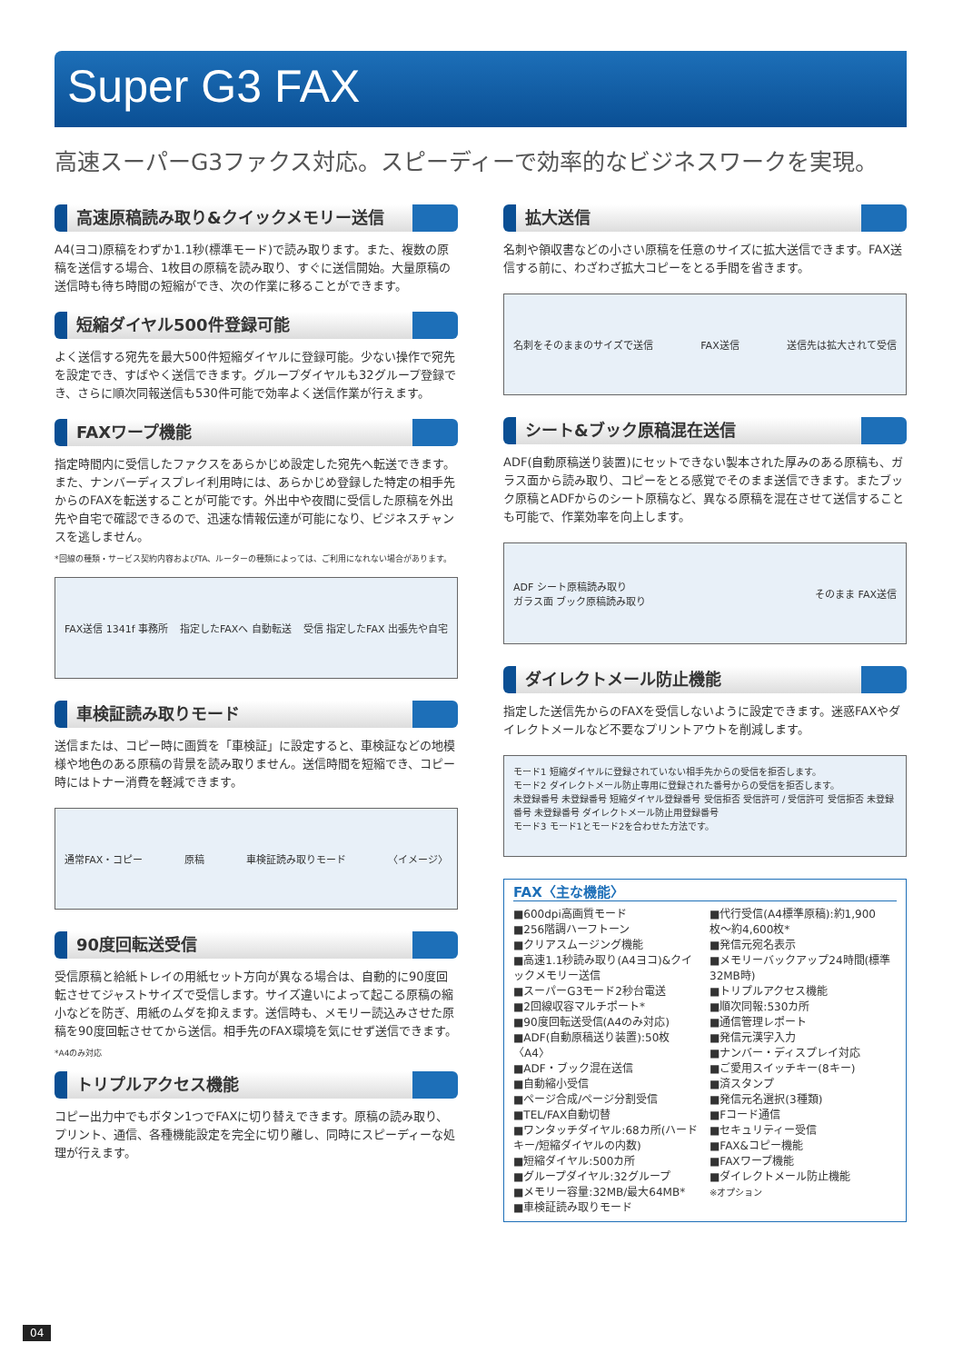Super G3 FAX
高速スーパーG3ファクス対応。スピーディーで効率的なビジネスワークを実現。
高速原稿読み取り&クイックメモリー送信
A4(ヨコ)原稿をわずか1.1秒(標準モード)で読み取ります。また、複数の原稿を送信する場合、1枚目の原稿を読み取り、すぐに送信開始。大量原稿の送信時も待ち時間の短縮ができ、次の作業に移ることができます。
短縮ダイヤル500件登録可能
よく送信する宛先を最大500件短縮ダイヤルに登録可能。少ない操作で宛先を設定でき、すばやく送信できます。グループダイヤルも32グループ登録でき、さらに順次同報送信も530件可能で効率よく送信作業が行えます。
FAXワープ機能
指定時間内に受信したファクスをあらかじめ設定した宛先へ転送できます。また、ナンバーディスプレイ利用時には、あらかじめ登録した特定の相手先からのFAXを転送することが可能です。外出中や夜間に受信した原稿を外出先や自宅で確認できるので、迅速な情報伝達が可能になり、ビジネスチャンスを逃しません。
*回線の種類・サービス契約内容およびTA、ルーターの種類によっては、ご利用になれない場合があります。
FAX送信 1341f 事務所 指定したFAXへ 自動転送 受信 指定したFAX 出張先や自宅
車検証読み取りモード
送信または、コピー時に画質を「車検証」に設定すると、車検証などの地模様や地色のある原稿の背景を読み取りません。送信時間を短縮でき、コピー時にはトナー消費を軽減できます。
通常FAX・コピー 原稿 車検証読み取りモード 〈イメージ〉
90度回転送受信
受信原稿と給紙トレイの用紙セット方向が異なる場合は、自動的に90度回転させてジャストサイズで受信します。サイズ違いによって起こる原稿の縮小などを防ぎ、用紙のムダを抑えます。送信時も、メモリー読込みさせた原稿を90度回転させてから送信。相手先のFAX環境を気にせず送信できます。
*A4のみ対応
トリプルアクセス機能
コピー出力中でもボタン1つでFAXに切り替えできます。原稿の読み取り、プリント、通信、各種機能設定を完全に切り離し、同時にスピーディーな処理が行えます。
拡大送信
名刺や領収書などの小さい原稿を任意のサイズに拡大送信できます。FAX送信する前に、わざわざ拡大コピーをとる手間を省きます。
名刺をそのままのサイズで送信 FAX送信 送信先は拡大されて受信
シート&ブック原稿混在送信
ADF(自動原稿送り装置)にセットできない製本された厚みのある原稿も、ガラス面から読み取り、コピーをとる感覚でそのまま送信できます。またブック原稿とADFからのシート原稿など、異なる原稿を混在させて送信することも可能で、作業効率を向上します。
ADF シート原稿読み取り
ガラス面 ブック原稿読み取り そのまま FAX送信
ダイレクトメール防止機能
指定した送信先からのFAXを受信しないように設定できます。迷惑FAXやダイレクトメールなど不要なプリントアウトを削減します。
モード1 短縮ダイヤルに登録されていない相手先からの受信を拒否します。
モード2 ダイレクトメール防止専用に登録された番号からの受信を拒否します。
未登録番号 未登録番号 短縮ダイヤル登録番号 受信拒否 受信許可 / 受信許可 受信拒否 未登録番号 未登録番号 ダイレクトメール防止用登録番号
モード3 モード1とモード2を合わせた方法です。
FAX〈主な機能〉
■600dpi高画質モード
■256階調ハーフトーン
■クリアスムージング機能
■高速1.1秒読み取り(A4ヨコ)&クイックメモリー送信
■スーパーG3モード2秒台電送
■2回線収容マルチポート*
■90度回転送受信(A4のみ対応)
■ADF(自動原稿送り装置):50枚〈A4〉
■ADF・ブック混在送信
■自動縮小受信
■ページ合成/ページ分割受信
■TEL/FAX自動切替
■ワンタッチダイヤル:68カ所(ハードキー/短縮ダイヤルの内数)
■短縮ダイヤル:500カ所
■グループダイヤル:32グループ
■メモリー容量:32MB/最大64MB*
■車検証読み取りモード
■代行受信(A4標準原稿):約1,900枚〜約4,600枚*
■発信元宛名表示
■メモリーバックアップ24時間(標準32MB時)
■トリプルアクセス機能
■順次同報:530カ所
■通信管理レポート
■発信元漢字入力
■ナンバー・ディスプレイ対応
■ご愛用スイッチキー(8キー)
■済スタンプ
■発信元名選択(3種類)
■Fコード通信
■セキュリティー受信
■FAX&コピー機能
■FAXワープ機能
■ダイレクトメール防止機能
※オプション
04